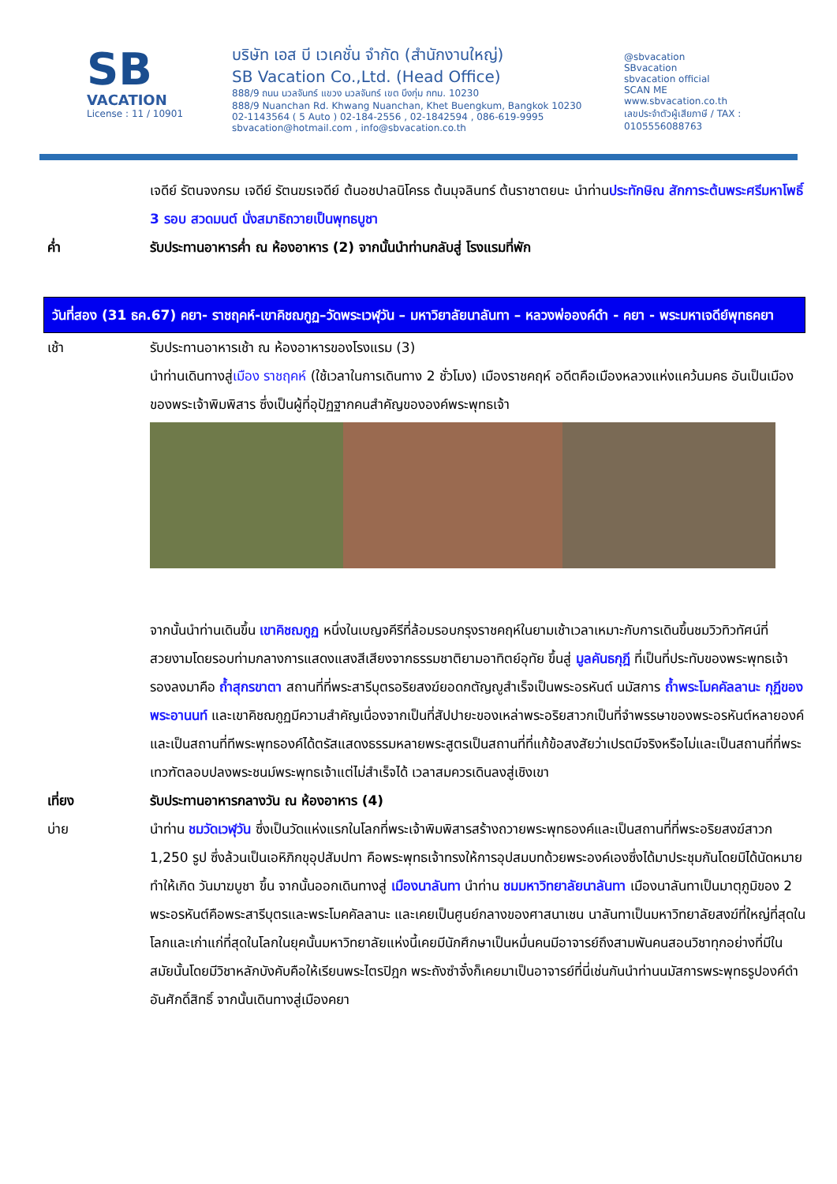SB
VACATION
License : 11 / 10901
บริษัท เอส บี เวเคชั่น จำกัด (สำนักงานใหญ่)
SB Vacation Co.,Ltd. (Head Office)
888/9 ถนน นวลจันทร์ แขวง นวลจันทร์ เขต บึงกุ่ม กทม. 10230
888/9 Nuanchan Rd. Khwang Nuanchan, Khet Buengkum, Bangkok 10230
02-1143564 ( 5 Auto ) 02-184-2556 , 02-1842594 , 086-619-9995
sbvacation@hotmail.com , info@sbvacation.co.th
@sbvacation
SBvacation
sbvacation official
SCAN ME
www.sbvacation.co.th
เลขประจำตัวผู้เสียภาษี / TAX : 0105556088763
เจดีย์ รัตนจงกรม เจดีย์ รัตนฆรเจดีย์ ต้นอชปาลนิโครธ ต้นมุจลินทร์ ต้นราชาตยนะ นำท่านประทักษิณ สักการะต้นพระศรีมหาโพธิ์ 3 รอบ สวดมนต์ นั่งสมาธิถวายเป็นพุทธบูชา
ค่ำ รับประทานอาหารค่ำ ณ ห้องอาหาร (2) จากนั้นนำท่านกลับสู่ โรงแรมที่พัก
วันที่สอง (31 ธค.67) คยา- ราชฤคห์-เขาคิชฌกูฏ–วัดพระเวฬุวัน – มหาวิยาลัยนาลันทา – หลวงพ่อองค์ดำ - คยา - พระมหาเจดีย์พุทธคยา
เช้า รับประทานอาหารเช้า ณ ห้องอาหารของโรงแรม (3)
นำท่านเดินทางสู่เมือง ราชฤคห์ (ใช้เวลาในการเดินทาง 2 ชั่วโมง) เมืองราชคฤห์ อดีตคือเมืองหลวงแห่งแคว้นมคธ อันเป็นเมืองของพระเจ้าพิมพิสาร ซึ่งเป็นผู้ที่อุปัฏฐากคนสำคัญขององค์พระพุทธเจ้า
จากนั้นนำท่านเดินขึ้น เขาคิชฌกูฏ หนึ่งในเบญจคีรีที่ล้อมรอบกรุงราชคฤห์ในยามเช้าเวลาเหมาะกับการเดินขึ้นชมวิวทิวทัศน์ที่สวยงามโดยรอบท่ามกลางการแสดงแสงสีเสียงจากธรรมชาติยามอาทิตย์อุทัย ขึ้นสู่ มูลคันธกุฎี ที่เป็นที่ประทับของพระพุทธเจ้า รองลงมาคือ ถ้ำสุกรขาตา สถานที่ที่พระสารีบุตรอริยสงฆ์ยอดกตัญญูสำเร็จเป็นพระอรหันต์ นมัสการ ถ้ำพระโมคคัลลานะ กุฏีของพระอานนท์ และเขาคิชฌกูฏมีความสำคัญเนื่องจากเป็นที่สัปปายะของเหล่าพระอริยสาวกเป็นที่จำพรรษาของพระอรหันต์หลายองค์และเป็นสถานที่ทีพระพุทธองค์ได้ตรัสแสดงธรรมหลายพระสูตรเป็นสถานที่ที่แก้ข้อสงสัยว่าเปรตมีจริงหรือไม่และเป็นสถานที่ที่พระเทวฑัตลอบปลงพระชนม์พระพุทธเจ้าแต่ไม่สำเร็จได้ เวลาสมควรเดินลงสู่เชิงเขา
เที่ยง รับประทานอาหารกลางวัน ณ ห้องอาหาร (4)
บ่าย นำท่าน ชมวัดเวฬุวัน ซึ่งเป็นวัดแห่งแรกในโลกที่พระเจ้าพิมพิสารสร้างถวายพระพุทธองค์และเป็นสถานที่ที่พระอริยสงฆ์สาวก 1,250 รูป ซึ่งล้วนเป็นเอหิภิกขุอุปสัมปทา คือพระพุทธเจ้าทรงให้การอุปสมบทด้วยพระองค์เองซึ่งได้มาประชุมกันโดยมิได้นัดหมาย ทำให้เกิด วันมาฆบูชา ขึ้น จากนั้นออกเดินทางสู่ เมืองนาลันทา นำท่าน ชมมหาวิทยาลัยนาลันทา เมืองนาลันทาเป็นมาตุภูมิของ 2 พระอรหันต์คือพระสารีบุตรและพระโมคคัลลานะ และเคยเป็นศูนย์กลางของศาสนาเชน นาลันทาเป็นมหาวิทยาลัยสงฆ์ที่ใหญ่ที่สุดในโลกและเก่าแก่ที่สุดในโลกในยุคนั้นมหาวิทยาลัยแห่งนี้เคยมีนักศึกษาเป็นหมื่นคนมีอาจารย์ถึงสามพันคนสอนวิชาทุกอย่างที่มีในสมัยนั้นโดยมีวิชาหลักบังคับคือให้เรียนพระไตรปิฎก พระถังซำจั๋งก็เคยมาเป็นอาจารย์ที่นี่เช่นกันนำท่านนมัสการพระพุทธรูปองค์ดำอันศักดิ์สิทธิ์ จากนั้นเดินทางสู่เมืองคยา